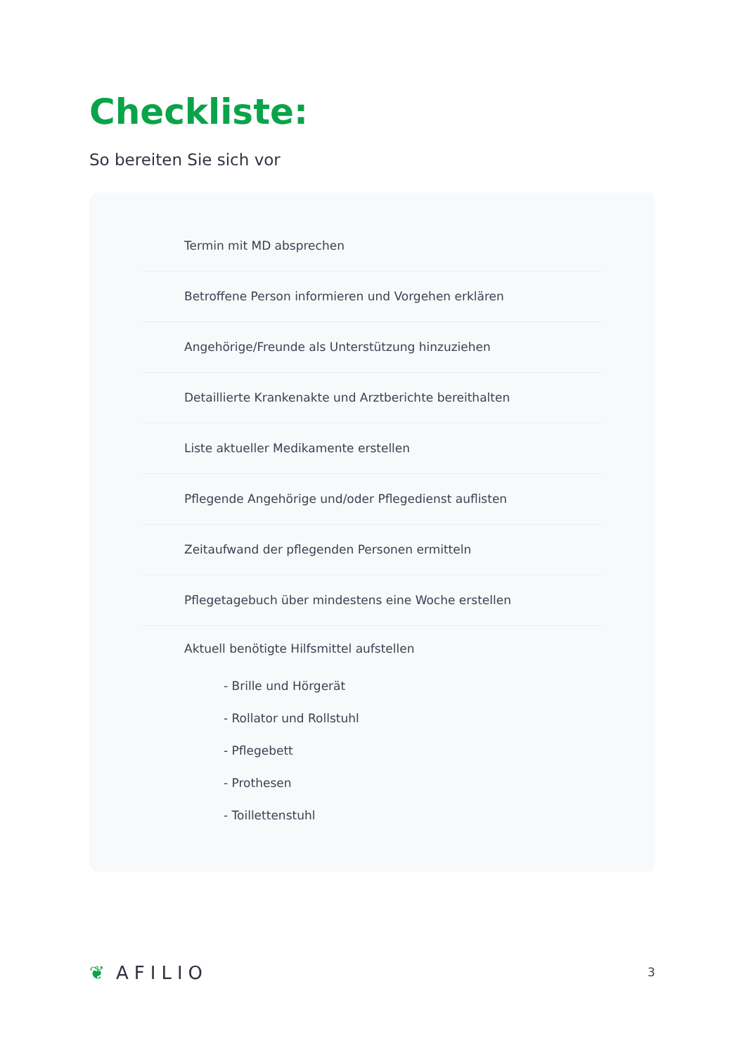Checkliste:
So bereiten Sie sich vor
Termin mit MD absprechen
Betroffene Person informieren und Vorgehen erklären
Angehörige/Freunde als Unterstützung hinzuziehen
Detaillierte Krankenakte und Arztberichte bereithalten
Liste aktueller Medikamente erstellen
Pflegende Angehörige und/oder Pflegedienst auflisten
Zeitaufwand der pflegenden Personen ermitteln
Pflegetagebuch über mindestens eine Woche erstellen
Aktuell benötigte Hilfsmittel aufstellen
- Brille und Hörgerät
- Rollator und Rollstuhl
- Pflegebett
- Prothesen
- Toillettenstuhl
❦ AFILIO 3